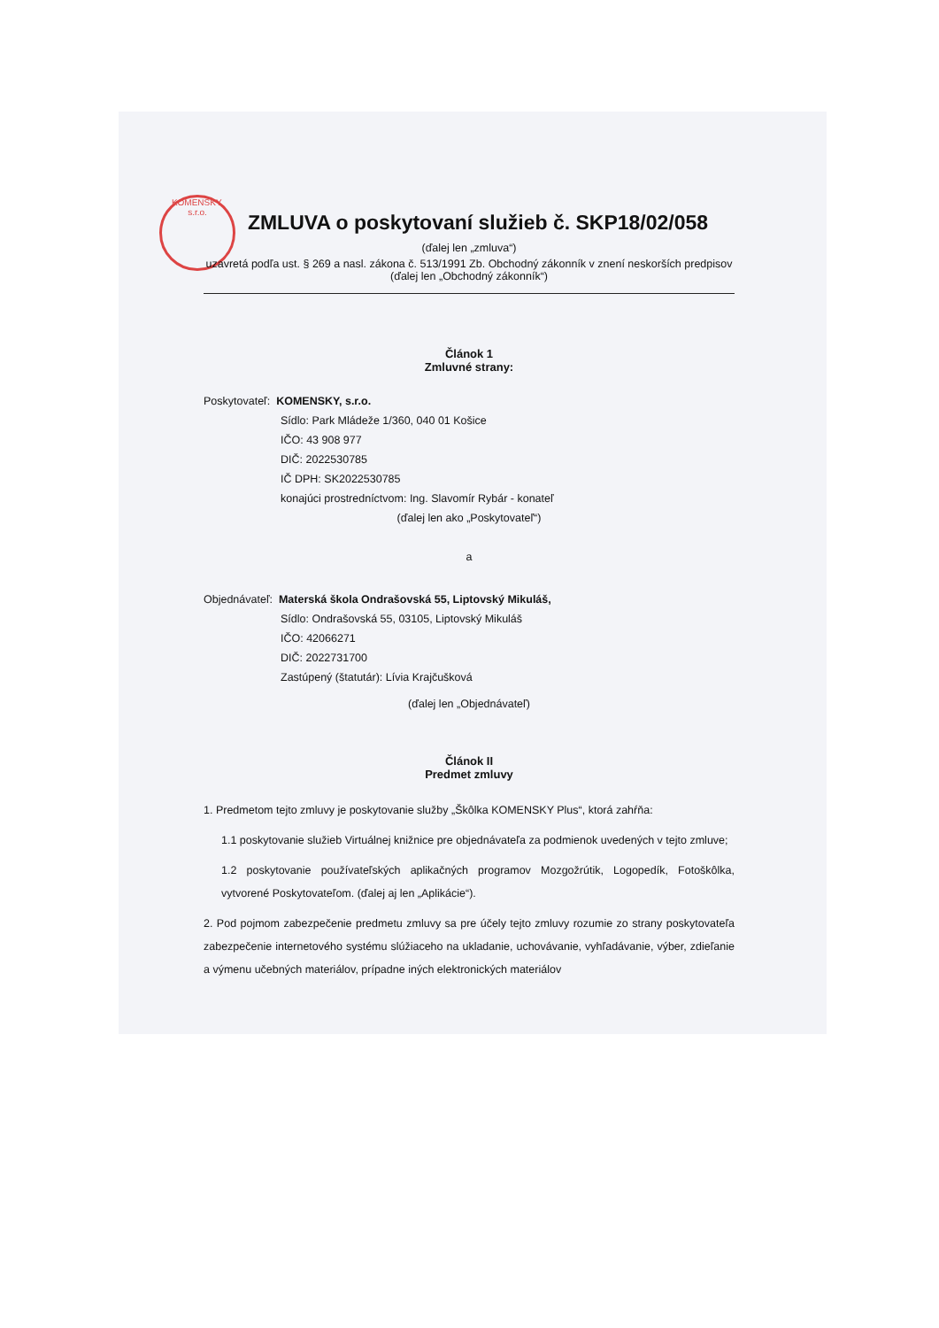KOMENSKY, s.r.o.
ZMLUVA o poskytovaní služieb č. SKP18/02/058
(ďalej len „zmluva“)
uzavretá podľa ust. § 269 a nasl. zákona č. 513/1991 Zb. Obchodný zákonník v znení neskorších predpisov (ďalej len „Obchodný zákonník“)
Článok 1
Zmluvné strany:
Poskytovateľ: KOMENSKY, s.r.o.
Sídlo: Park Mládeže 1/360, 040 01 Košice
IČO: 43 908 977
DIČ: 2022530785
IČ DPH: SK2022530785
konajúci prostredníctvom: Ing. Slavomír Rybár - konateľ
(ďalej len ako „Poskytovateľ“)
a
Objednávateľ: Materská škola Ondrašovská 55, Liptovský Mikuláš,
Sídlo: Ondrašovská 55, 03105, Liptovský Mikuláš
IČO: 42066271
DIČ: 2022731700
Zastúpený (štatutár): Lívia Krajčušková
(ďalej len „Objednávateľ)
Článok II
Predmet zmluvy
1. Predmetom tejto zmluvy je poskytovanie služby „Škôlka KOMENSKY Plus“, ktorá zahŕňa:
1.1 poskytovanie služieb Virtuálnej knižnice pre objednávateľa za podmienok uvedených v tejto zmluve;
1.2 poskytovanie používateľských aplikačných programov Mozgožrútik, Logopedík, Fotoškôlka, vytvorené Poskytovateľom. (ďalej aj len „Aplikácie“).
2. Pod pojmom zabezpečenie predmetu zmluvy sa pre účely tejto zmluvy rozumie zo strany poskytovateľa zabezpečenie internetového systému slúžiaceho na ukladanie, uchovávanie, vyhľadávanie, výber, zdieľanie a výmenu učebných materiálov, prípadne iných elektronických materiálov